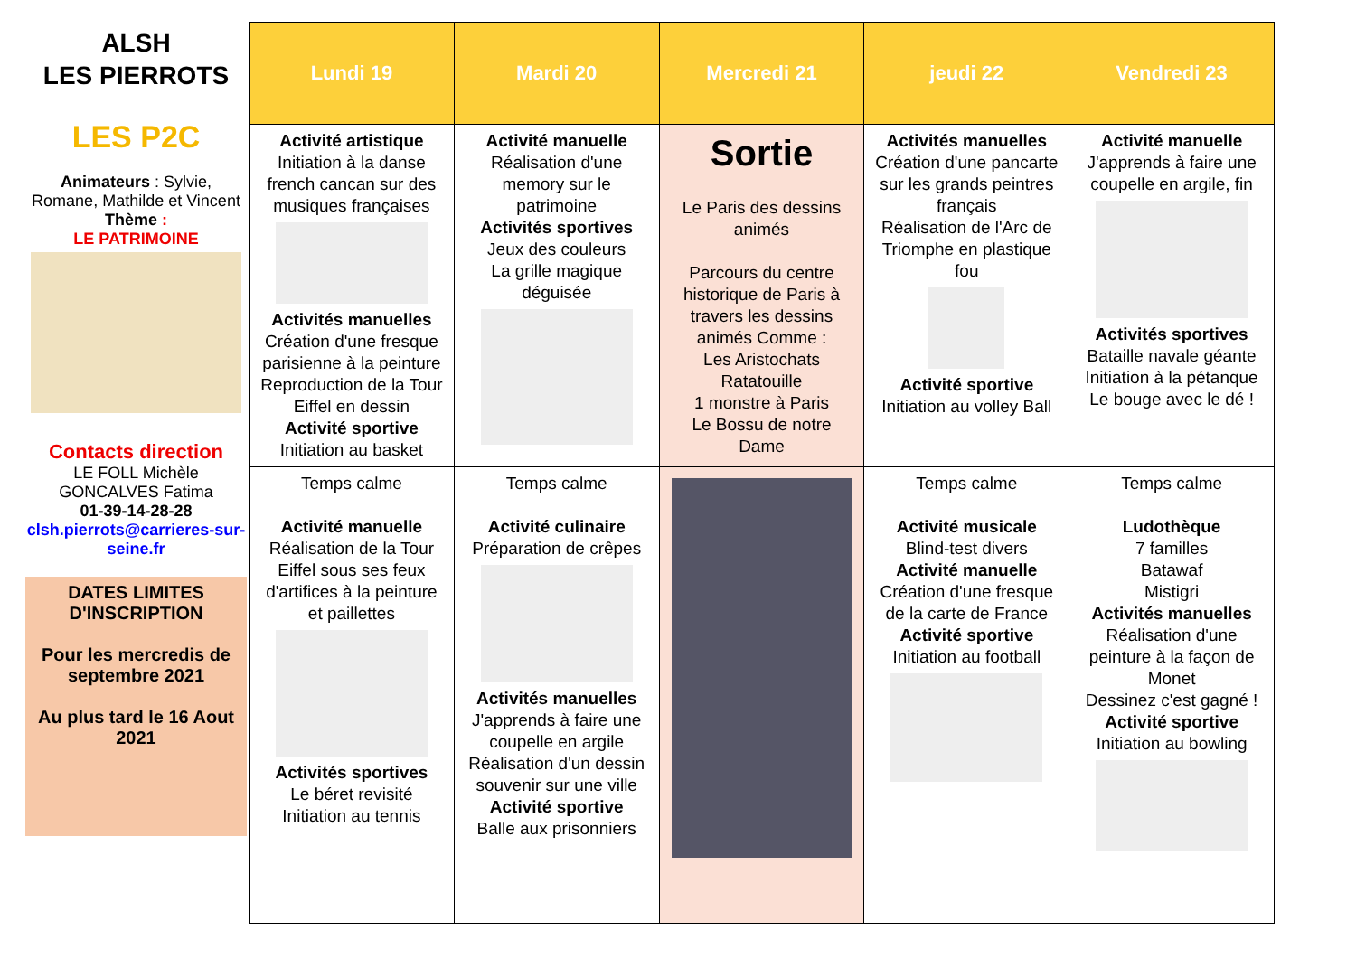ALSH
LES PIERROTS
LES P2C
Animateurs : Sylvie, Romane, Mathilde et Vincent
Thème :
LE PATRIMOINE
Contacts direction
LE FOLL Michèle
GONCALVES Fatima
01-39-14-28-28
clsh.pierrots@carrieres-sur-seine.fr
DATES LIMITES D'INSCRIPTION
Pour les mercredis de septembre 2021
Au plus tard le 16 Aout 2021
| Lundi 19 | Mardi 20 | Mercredi 21 | jeudi 22 | Vendredi 23 |
| --- | --- | --- | --- | --- |
| Activité artistique Initiation à la danse french cancan sur des musiques françaises Activités manuelles Création d'une fresque parisienne à la peinture Reproduction de la Tour Eiffel en dessin Activité sportive Initiation au basket | Activité manuelle Réalisation d'une memory sur le patrimoine Activités sportives Jeux des couleurs La grille magique déguisée | Sortie Le Paris des dessins animés Parcours du centre historique de Paris à travers les dessins animés Comme : Les Aristochats Ratatouille 1 monstre à Paris Le Bossu de notre Dame | Activités manuelles Création d'une pancarte sur les grands peintres français Réalisation de l'Arc de Triomphe en plastique fou Activité sportive Initiation au volley Ball | Activité manuelle J'apprends à faire une coupelle en argile, fin Activités sportives Bataille navale géante Initiation à la pétanque Le bouge avec le dé ! |
| Temps calme Activité manuelle Réalisation de la Tour Eiffel sous ses feux d'artifices à la peinture et paillettes Activités sportives Le béret revisité Initiation au tennis | Temps calme Activité culinaire Préparation de crêpes Activités manuelles J'apprends à faire une coupelle en argile Réalisation d'un dessin souvenir sur une ville Activité sportive Balle aux prisonniers | | Temps calme Activité musicale Blind-test divers Activité manuelle Création d'une fresque de la carte de France Activité sportive Initiation au football | Temps calme Ludothèque 7 familles Batawaf Mistigri Activités manuelles Réalisation d'une peinture à la façon de Monet Dessinez c'est gagné ! Activité sportive Initiation au bowling |